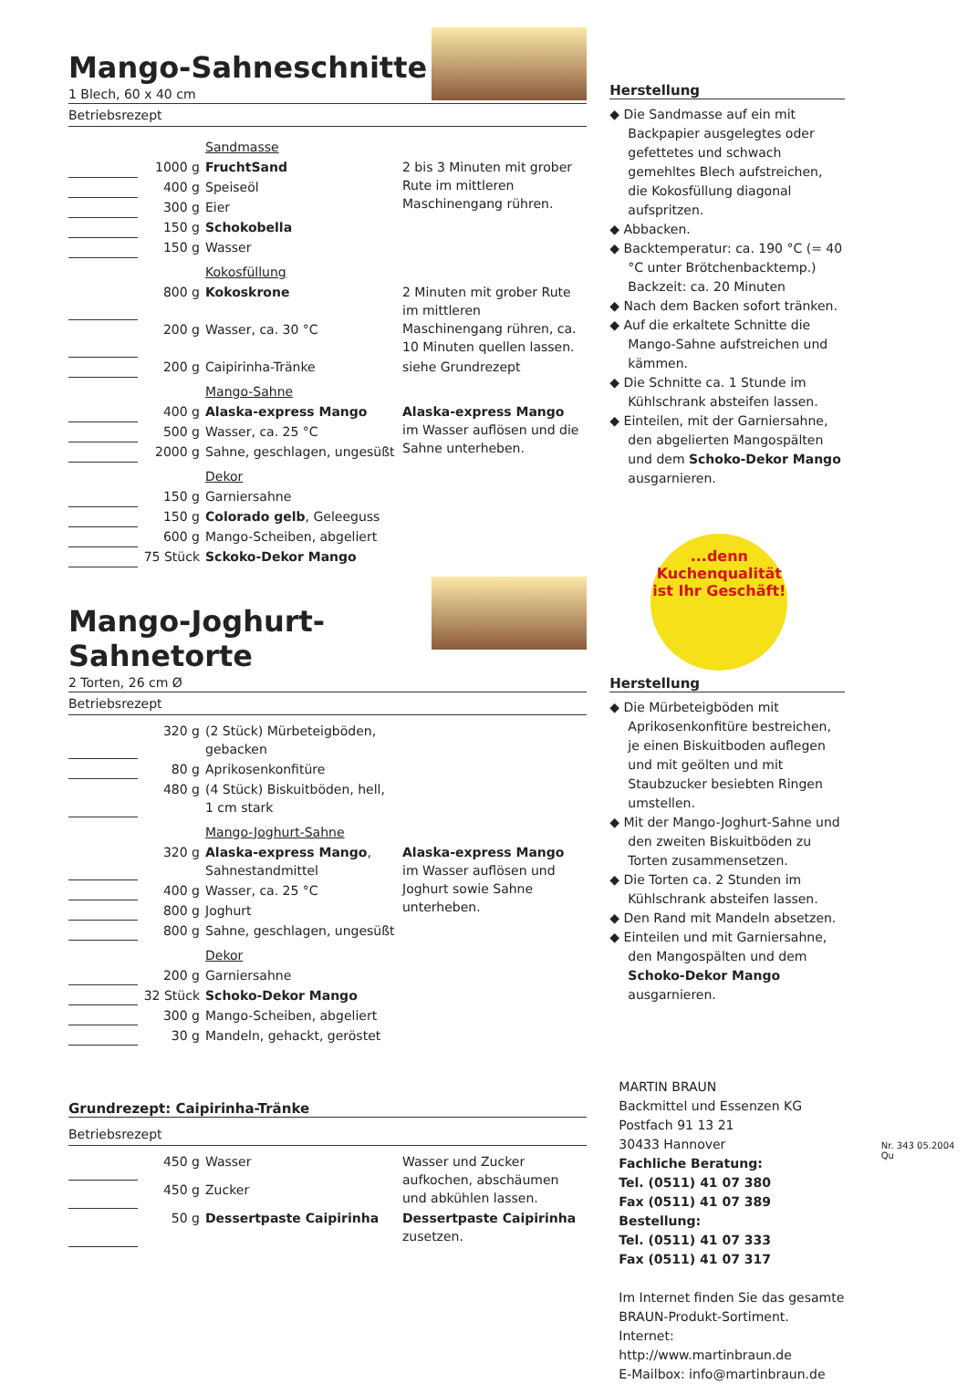Mango-Sahneschnitte
1 Blech, 60 x 40 cm
Betriebsrezept
| | | Sandmasse | |
| | 1000 g | FruchtSand | 2 bis 3 Minuten mit grober Rute im mittleren Maschinengang rühren. |
| | 400 g | Speiseöl | |
| | 300 g | Eier | |
| | 150 g | Schokobella | |
| | 150 g | Wasser | |
| | | Kokosfüllung | |
| | 800 g | Kokoskrone | 2 Minuten mit grober Rute im mittleren Maschinengang rühren, ca. 10 Minuten quellen lassen. |
| | 200 g | Wasser, ca. 30 °C | |
| | 200 g | Caipirinha-Tränke | siehe Grundrezept |
| | | Mango-Sahne | |
| | 400 g | Alaska-express Mango | Alaska-express Mango im Wasser auflösen und die Sahne unterheben. |
| | 500 g | Wasser, ca. 25 °C | |
| | 2000 g | Sahne, geschlagen, ungesüßt | |
| | | Dekor | |
| | 150 g | Garniersahne | |
| | 150 g | Colorado gelb , Geleeguss | |
| | 600 g | Mango-Scheiben, abgeliert | |
| | 75 Stück | Sckoko-Dekor Mango | |
Mango-Joghurt-Sahnetorte
2 Torten, 26 cm Ø
Betriebsrezept
| | 320 g | (2 Stück) Mürbeteigböden, gebacken | |
| | 80 g | Aprikosenkonfitüre | |
| | 480 g | (4 Stück) Biskuitböden, hell, 1 cm stark | |
| | | Mango-Joghurt-Sahne | |
| | 320 g | Alaska-express Mango , Sahnestandmittel | Alaska-express Mango im Wasser auflösen und Joghurt sowie Sahne unterheben. |
| | 400 g | Wasser, ca. 25 °C | |
| | 800 g | Joghurt | |
| | 800 g | Sahne, geschlagen, ungesüßt | |
| | | Dekor | |
| | 200 g | Garniersahne | |
| | 32 Stück | Schoko-Dekor Mango | |
| | 300 g | Mango-Scheiben, abgeliert | |
| | 30 g | Mandeln, gehackt, geröstet | |
Grundrezept: Caipirinha-Tränke
Betriebsrezept
| | 450 g | Wasser | Wasser und Zucker aufkochen, abschäumen und abkühlen lassen. |
| | 450 g | Zucker | |
| | 50 g | Dessertpaste Caipirinha | Dessertpaste Caipirinha zusetzen. |
Herstellung
◆ Die Sandmasse auf ein mit Backpapier ausgelegtes oder gefettetes und schwach gemehltes Blech aufstreichen, die Kokosfüllung diagonal aufspritzen.
◆ Abbacken.
◆ Backtemperatur: ca. 190 °C (= 40 °C unter Brötchenbacktemp.) Backzeit: ca. 20 Minuten
◆ Nach dem Backen sofort tränken.
◆ Auf die erkaltete Schnitte die Mango-Sahne aufstreichen und kämmen.
◆ Die Schnitte ca. 1 Stunde im Kühlschrank absteifen lassen.
◆ Einteilen, mit der Garniersahne, den abgelierten Mangospälten und dem Schoko-Dekor Mango ausgarnieren.
...denn
Kuchenqualität
ist Ihr Geschäft!
Herstellung
◆ Die Mürbeteigböden mit Aprikosenkonfitüre bestreichen, je einen Biskuitboden auflegen und mit geölten und mit Staubzucker besiebten Ringen umstellen.
◆ Mit der Mango-Joghurt-Sahne und den zweiten Biskuitböden zu Torten zusammensetzen.
◆ Die Torten ca. 2 Stunden im Kühlschrank absteifen lassen.
◆ Den Rand mit Mandeln absetzen.
◆ Einteilen und mit Garniersahne, den Mangospälten und dem Schoko-Dekor Mango ausgarnieren.
MARTIN BRAUN
Backmittel und Essenzen KG
Postfach 91 13 21
30433 Hannover
Fachliche Beratung:
Tel. (0511) 41 07 380
Fax (0511) 41 07 389
Bestellung:
Tel. (0511) 41 07 333
Fax (0511) 41 07 317
Im Internet finden Sie das gesamte BRAUN-Produkt-Sortiment.
Internet: http://www.martinbraun.de
E-Mailbox: info@martinbraun.de
Nr. 343 05.2004 Qu